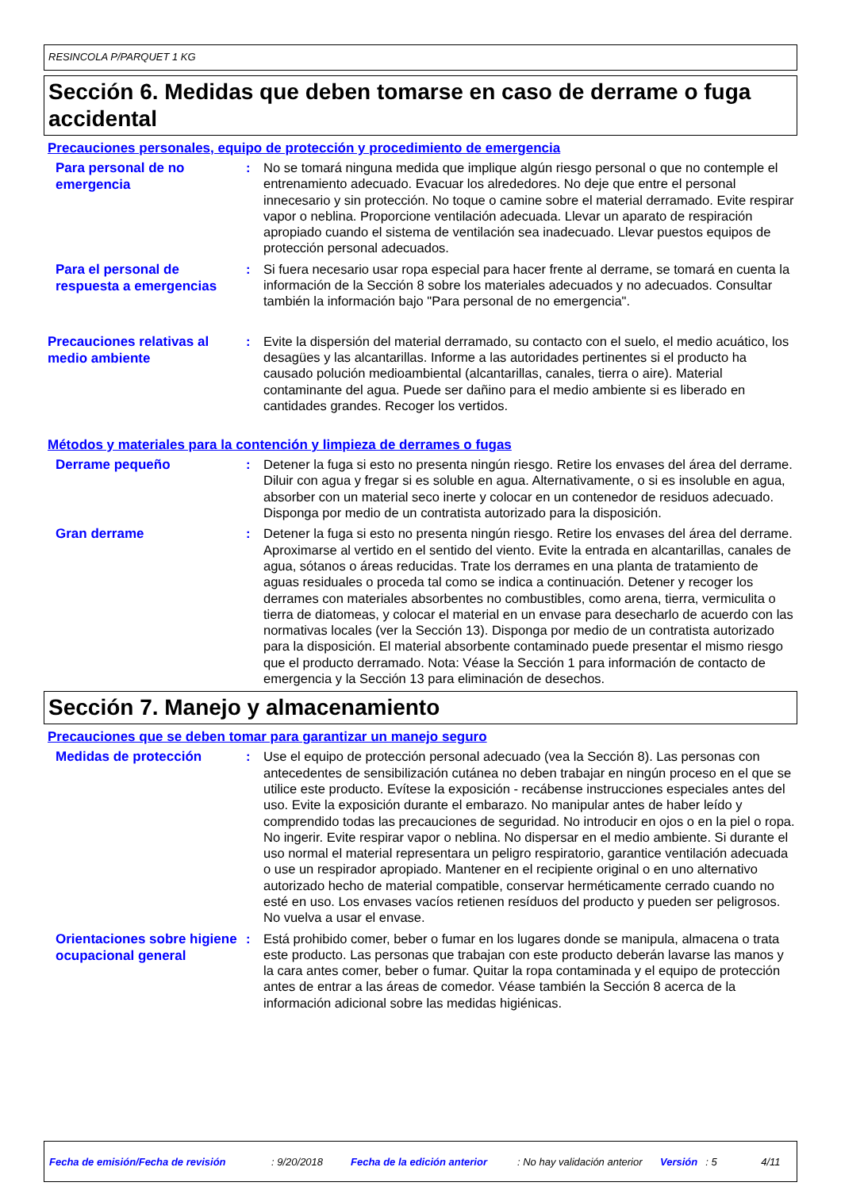RESINCOLA P/PARQUET 1 KG
Sección 6. Medidas que deben tomarse en caso de derrame o fuga accidental
Precauciones personales, equipo de protección y procedimiento de emergencia
Para personal de no emergencia
: No se tomará ninguna medida que implique algún riesgo personal o que no contemple el entrenamiento adecuado. Evacuar los alrededores. No deje que entre el personal innecesario y sin protección. No toque o camine sobre el material derramado. Evite respirar vapor o neblina. Proporcione ventilación adecuada. Llevar un aparato de respiración apropiado cuando el sistema de ventilación sea inadecuado. Llevar puestos equipos de protección personal adecuados.
Para el personal de respuesta a emergencias
: Si fuera necesario usar ropa especial para hacer frente al derrame, se tomará en cuenta la información de la Sección 8 sobre los materiales adecuados y no adecuados. Consultar también la información bajo "Para personal de no emergencia".
Precauciones relativas al medio ambiente
: Evite la dispersión del material derramado, su contacto con el suelo, el medio acuático, los desagües y las alcantarillas. Informe a las autoridades pertinentes si el producto ha causado polución medioambiental (alcantarillas, canales, tierra o aire). Material contaminante del agua. Puede ser dañino para el medio ambiente si es liberado en cantidades grandes. Recoger los vertidos.
Métodos y materiales para la contención y limpieza de derrames o fugas
Derrame pequeño
: Detener la fuga si esto no presenta ningún riesgo. Retire los envases del área del derrame. Diluir con agua y fregar si es soluble en agua. Alternativamente, o si es insoluble en agua, absorber con un material seco inerte y colocar en un contenedor de residuos adecuado. Disponga por medio de un contratista autorizado para la disposición.
Gran derrame
: Detener la fuga si esto no presenta ningún riesgo. Retire los envases del área del derrame. Aproximarse al vertido en el sentido del viento. Evite la entrada en alcantarillas, canales de agua, sótanos o áreas reducidas. Trate los derrames en una planta de tratamiento de aguas residuales o proceda tal como se indica a continuación. Detener y recoger los derrames con materiales absorbentes no combustibles, como arena, tierra, vermiculita o tierra de diatomeas, y colocar el material en un envase para desecharlo de acuerdo con las normativas locales (ver la Sección 13). Disponga por medio de un contratista autorizado para la disposición. El material absorbente contaminado puede presentar el mismo riesgo que el producto derramado. Nota: Véase la Sección 1 para información de contacto de emergencia y la Sección 13 para eliminación de desechos.
Sección 7. Manejo y almacenamiento
Precauciones que se deben tomar para garantizar un manejo seguro
Medidas de protección
: Use el equipo de protección personal adecuado (vea la Sección 8). Las personas con antecedentes de sensibilización cutánea no deben trabajar en ningún proceso en el que se utilice este producto. Evítese la exposición - recábense instrucciones especiales antes del uso. Evite la exposición durante el embarazo. No manipular antes de haber leído y comprendido todas las precauciones de seguridad. No introducir en ojos o en la piel o ropa. No ingerir. Evite respirar vapor o neblina. No dispersar en el medio ambiente. Si durante el uso normal el material representara un peligro respiratorio, garantice ventilación adecuada o use un respirador apropiado. Mantener en el recipiente original o en uno alternativo autorizado hecho de material compatible, conservar herméticamente cerrado cuando no esté en uso. Los envases vacíos retienen resíduos del producto y pueden ser peligrosos. No vuelva a usar el envase.
Orientaciones sobre higiene ocupacional general
: Está prohibido comer, beber o fumar en los lugares donde se manipula, almacena o trata este producto. Las personas que trabajan con este producto deberán lavarse las manos y la cara antes comer, beber o fumar. Quitar la ropa contaminada y el equipo de protección antes de entrar a las áreas de comedor. Véase también la Sección 8 acerca de la información adicional sobre las medidas higiénicas.
Fecha de emisión/Fecha de revisión: 9/20/2018 Fecha de la edición anterior: No hay validación anterior Versión: 5 4/11